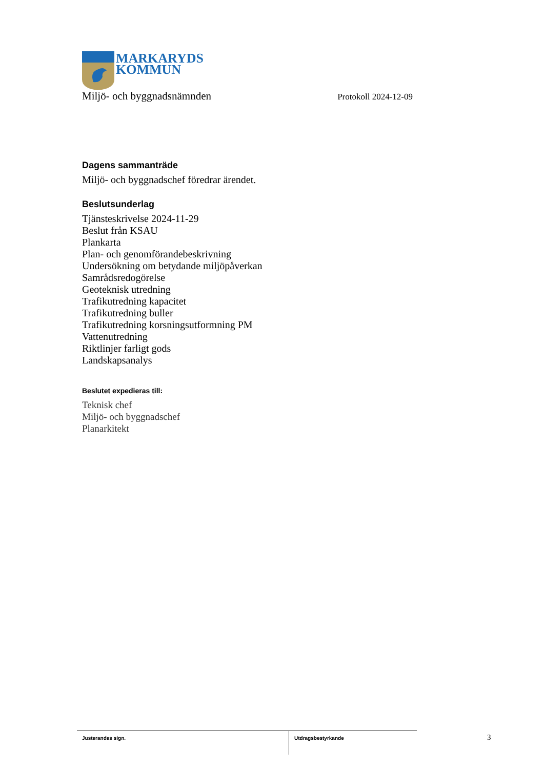MARKARYDS
KOMMUN
Miljö- och byggnadsnämnden Protokoll 2024-12-09
Dagens sammanträde
Miljö- och byggnadschef föredrar ärendet.
Beslutsunderlag
Tjänsteskrivelse 2024-11-29
Beslut från KSAU
Plankarta
Plan- och genomförandebeskrivning
Undersökning om betydande miljöpåverkan
Samrådsredogörelse
Geoteknisk utredning
Trafikutredning kapacitet
Trafikutredning buller
Trafikutredning korsningsutformning PM
Vattenutredning
Riktlinjer farligt gods
Landskapsanalys
Beslutet expedieras till:
Teknisk chef
Miljö- och byggnadschef
Planarkitekt
Justerandes sign. Utdragsbestyrkande 3